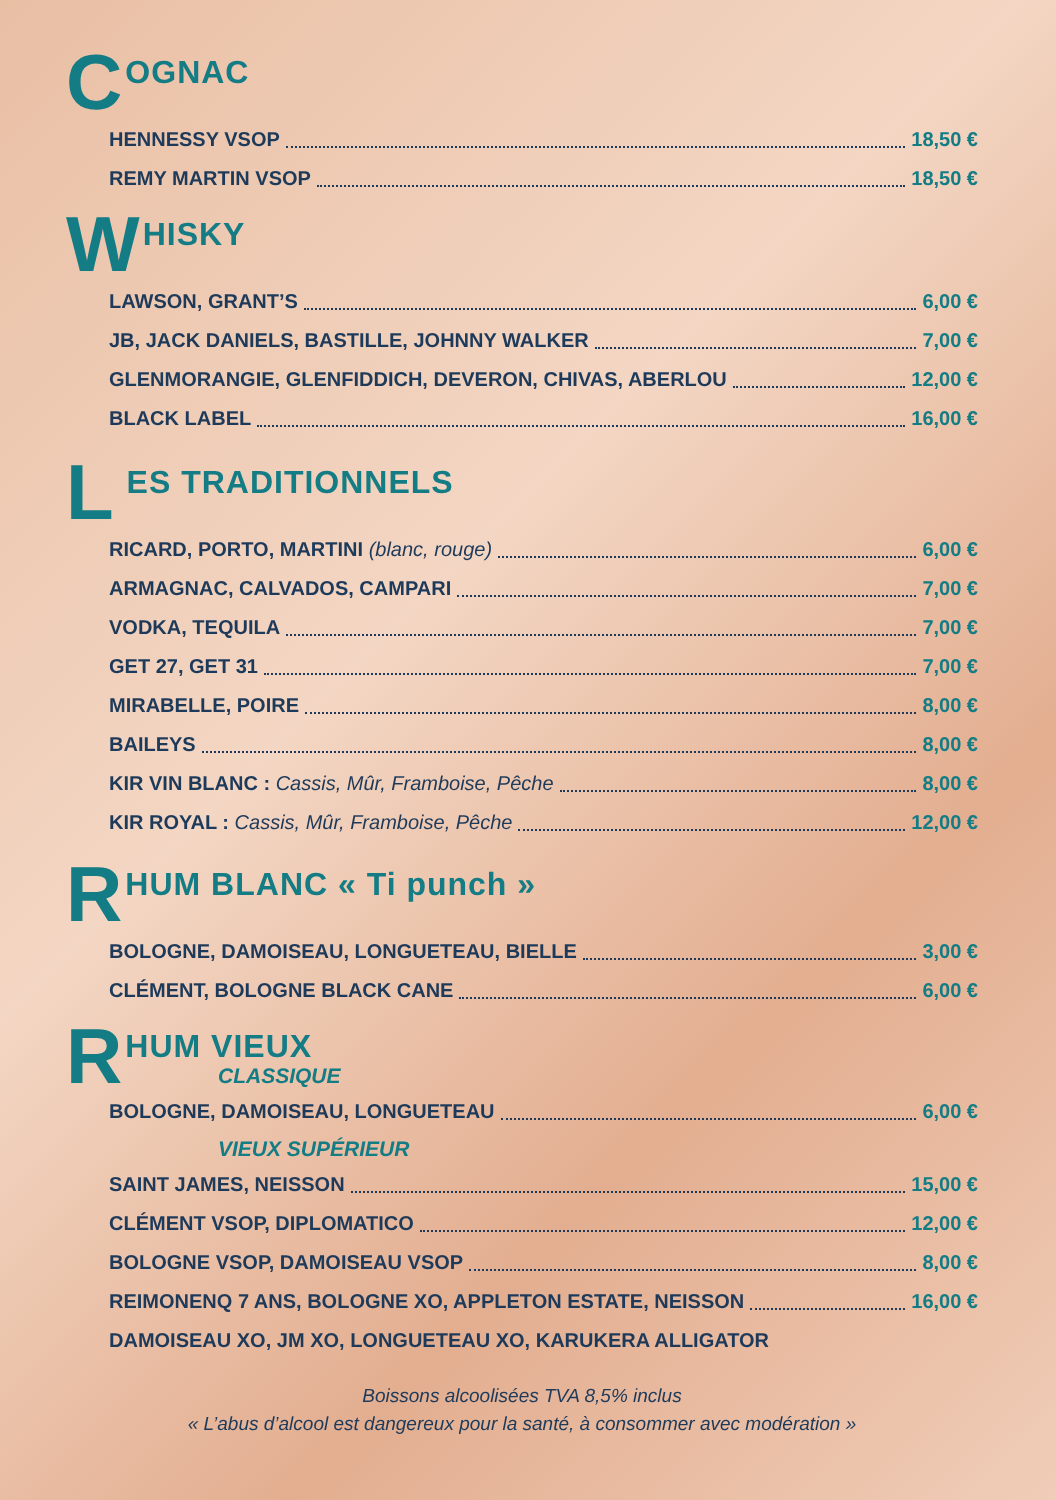C OGNAC
HENNESSY VSOP 18,50 €
REMY MARTIN VSOP 18,50 €
W HISKY
LAWSON, GRANT’S 6,00 €
JB, JACK DANIELS, BASTILLE, JOHNNY WALKER 7,00 €
GLENMORANGIE, GLENFIDDICH, DEVERON, CHIVAS, ABERLOU 12,00 €
BLACK LABEL 16,00 €
L ES TRADITIONNELS
RICARD, PORTO, MARTINI (blanc, rouge) 6,00 €
ARMAGNAC, CALVADOS, CAMPARI 7,00 €
VODKA, TEQUILA 7,00 €
GET 27, GET 31 7,00 €
MIRABELLE, POIRE 8,00 €
BAILEYS 8,00 €
KIR VIN BLANC : Cassis, Mûr, Framboise, Pêche 8,00 €
KIR ROYAL : Cassis, Mûr, Framboise, Pêche 12,00 €
R HUM BLANC « Ti punch »
BOLOGNE, DAMOISEAU, LONGUETEAU, BIELLE 3,00 €
CLÉMENT, BOLOGNE BLACK CANE 6,00 €
R HUM VIEUX
CLASSIQUE
BOLOGNE, DAMOISEAU, LONGUETEAU 6,00 €
VIEUX SUPÉRIEUR
SAINT JAMES, NEISSON 15,00 €
CLÉMENT VSOP, DIPLOMATICO 12,00 €
BOLOGNE VSOP, DAMOISEAU VSOP 8,00 €
REIMONENQ 7 ANS, BOLOGNE XO, APPLETON ESTATE, NEISSON 16,00 €
DAMOISEAU XO, JM XO, LONGUETEAU XO, KARUKERA ALLIGATOR
Boissons alcoolisées TVA 8,5% inclus
« L’abus d’alcool est dangereux pour la santé, à consommer avec modération »